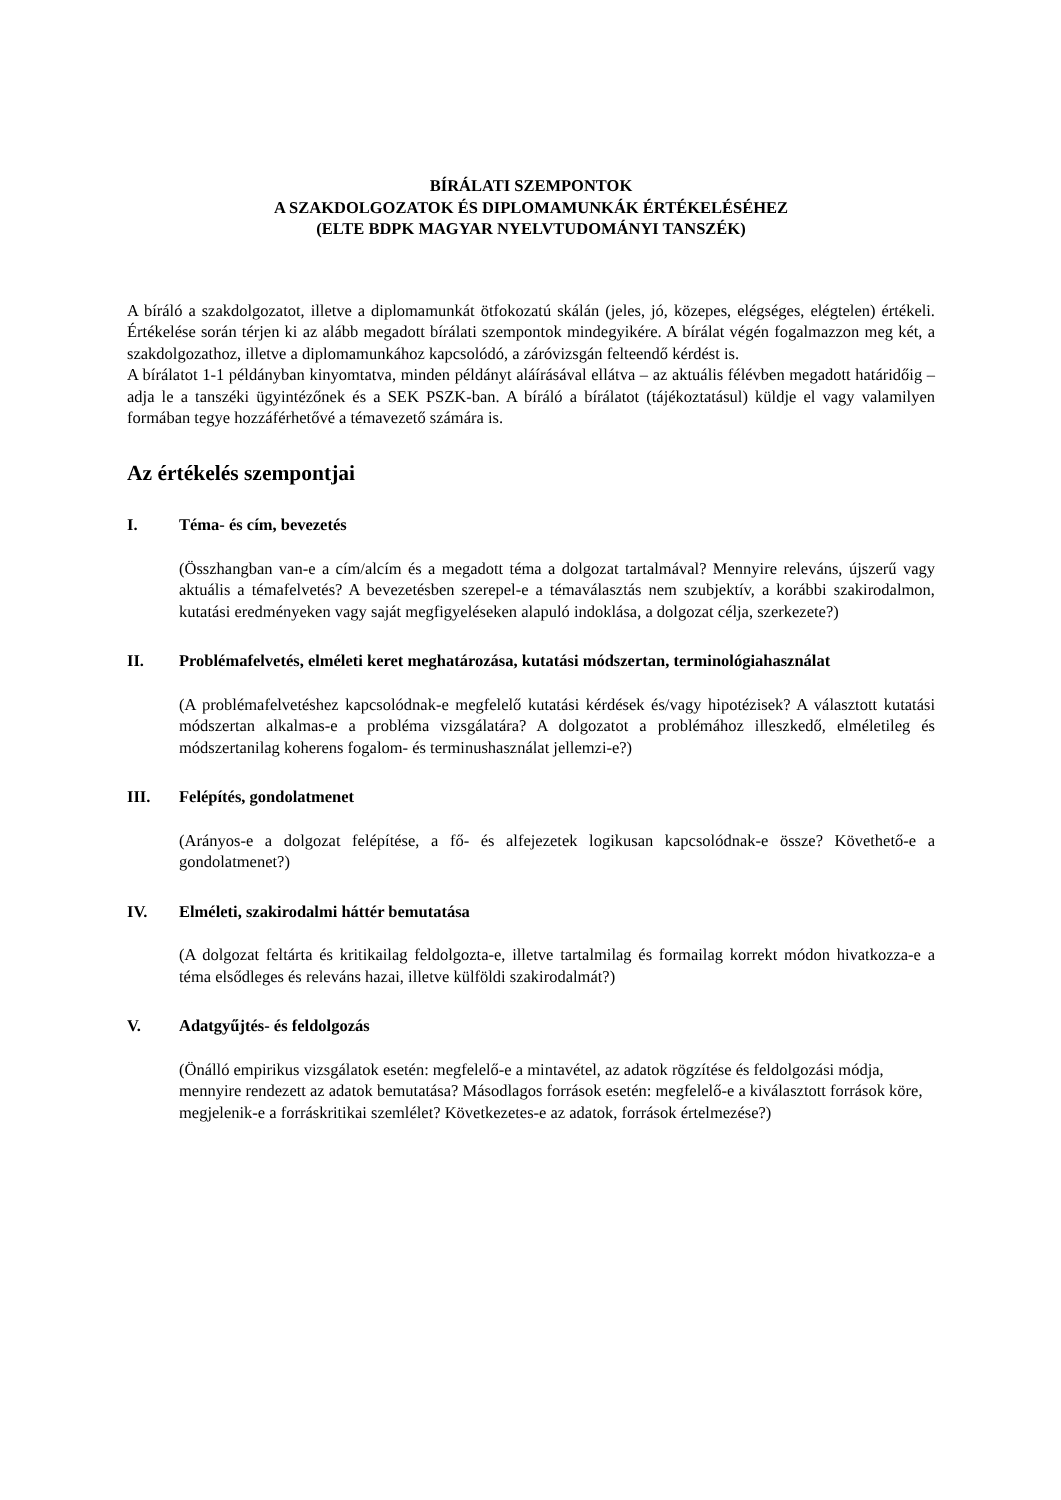BÍRÁLATI SZEMPONTOK
A SZAKDOLGOZATOK ÉS DIPLOMAMUNKÁK ÉRTÉKELÉSÉHEZ
(ELTE BDPK MAGYAR NYELVTUDOMÁNYI TANSZÉK)
A bíráló a szakdolgozatot, illetve a diplomamunkát ötfokozatú skálán (jeles, jó, közepes, elégséges, elégtelen) értékeli. Értékelése során térjen ki az alább megadott bírálati szempontok mindegyikére. A bírálat végén fogalmazzon meg két, a szakdolgozathoz, illetve a diplomamunkához kapcsolódó, a záróvizsgán felteendő kérdést is.
A bírálatot 1-1 példányban kinyomtatva, minden példányt aláírásával ellátva – az aktuális félévben megadott határidőig – adja le a tanszéki ügyintézőnek és a SEK PSZK-ban. A bíráló a bírálatot (tájékoztatásul) küldje el vagy valamilyen formában tegye hozzáférhetővé a témavezető számára is.
Az értékelés szempontjai
I. Téma- és cím, bevezetés
(Összhangban van-e a cím/alcím és a megadott téma a dolgozat tartalmával? Mennyire releváns, újszerű vagy aktuális a témafelvetés? A bevezetésben szerepel-e a témaválasztás nem szubjektív, a korábbi szakirodalmon, kutatási eredményeken vagy saját megfigyeléseken alapuló indoklása, a dolgozat célja, szerkezete?)
II. Problémafelvetés, elméleti keret meghatározása, kutatási módszertan, terminológiahasználat
(A problémafelvetéshez kapcsolódnak-e megfelelő kutatási kérdések és/vagy hipotézisek? A választott kutatási módszertan alkalmas-e a probléma vizsgálatára? A dolgozatot a problémához illeszkedő, elméletileg és módszertanilag koherens fogalom- és terminushasználat jellemzi-e?)
III. Felépítés, gondolatmenet
(Arányos-e a dolgozat felépítése, a fő- és alfejezetek logikusan kapcsolódnak-e össze? Követhető-e a gondolatmenet?)
IV. Elméleti, szakirodalmi háttér bemutatása
(A dolgozat feltárta és kritikailag feldolgozta-e, illetve tartalmilag és formailag korrekt módon hivatkozza-e a téma elsődleges és releváns hazai, illetve külföldi szakirodalmát?)
V. Adatgyűjtés- és feldolgozás
(Önálló empirikus vizsgálatok esetén: megfelelő-e a mintavétel, az adatok rögzítése és feldolgozási módja, mennyire rendezett az adatok bemutatása? Másodlagos források esetén: megfelelő-e a kiválasztott források köre, megjelenik-e a forráskritikai szemlélet? Következetes-e az adatok, források értelmezése?)